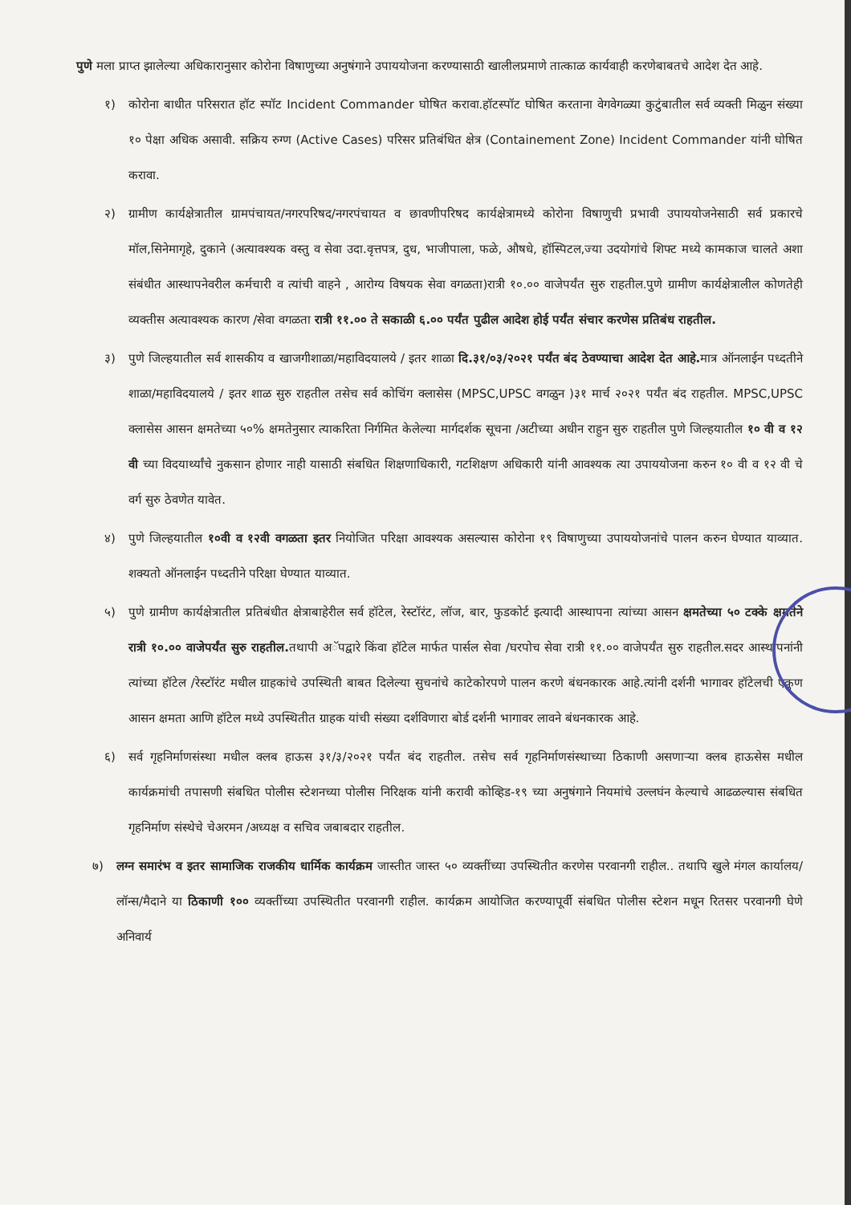पुणे मला प्राप्त झालेल्या अधिकारानुसार कोरोना विषाणुच्या अनुषंगाने उपाययोजना करण्यासाठी खालीलप्रमाणे तात्काळ कार्यवाही करणेबाबतचे आदेश देत आहे.
१) कोरोना बाधीत परिसरात हॉट स्पॉट Incident Commander घोषित करावा.हॉटस्पॉट घोषित करताना वेगवेगळ्या कुटुंबातील सर्व व्यक्ती मिळुन संख्या १० पेक्षा अधिक असावी. सक्रिय रुग्ण (Active Cases) परिसर प्रतिबंधित क्षेत्र (Containement Zone) Incident Commander यांनी घोषित करावा.
२) ग्रामीण कार्यक्षेत्रातील ग्रामपंचायत/नगरपरिषद/नगरपंचायत व छावणीपरिषद कार्यक्षेत्रामध्ये कोरोना विषाणुची प्रभावी उपाययोजनेसाठी सर्व प्रकारचे मॉल,सिनेमागृहे, दुकाने (अत्यावश्यक वस्तु व सेवा उदा.वृत्तपत्र, दुध, भाजीपाला, फळे, औषधे, हॉस्पिटल,ज्या उदयोगांचे शिफ्ट मध्ये कामकाज चालते अशा संबंधीत आस्थापनेवरील कर्मचारी व त्यांची वाहने , आरोग्य विषयक सेवा वगळता)रात्री १०.०० वाजेपर्यंत सुरु राहतील.पुणे ग्रामीण कार्यक्षेत्रालील कोणतेही व्यक्तीस अत्यावश्यक कारण /सेवा वगळता रात्री ११.०० ते सकाळी ६.०० पर्यंत पुढील आदेश होई पर्यंत संचार करणेस प्रतिबंध राहतील.
३) पुणे जिल्हयातील सर्व शासकीय व खाजगीशाळा/महाविदयालये / इतर शाळा दि.३१/०३/२०२१ पर्यंत बंद ठेवण्याचा आदेश देत आहे. मात्र ऑनलाईन पध्दतीने शाळा/महाविदयालये / इतर शाळ सुरु राहतील तसेच सर्व कोचिंग क्लासेस (MPSC,UPSC वगळुन )३१ मार्च २०२१ पर्यंत बंद राहतील. MPSC,UPSC क्लासेस आसन क्षमतेच्या ५०% क्षमतेनुसार त्याकरिता निर्गमित केलेल्या मार्गदर्शक सूचना /अटीच्या अधीन राहुन सुरु राहतील पुणे जिल्हयातील १० वी व १२ वी च्या विदयार्थ्यांचे नुकसान होणार नाही यासाठी संबधित शिक्षणाधिकारी, गटशिक्षण अधिकारी यांनी आवश्यक त्या उपाययोजना करुन १० वी व १२ वी चे वर्ग सुरु ठेवणेत यावेत.
४) पुणे जिल्हयातील १०वी व १२वी वगळता इतर नियोजित परिक्षा आवश्यक असल्यास कोरोना १९ विषाणुच्या उपाययोजनांचे पालन करुन घेण्यात याव्यात. शक्यतो ऑनलाईन पध्दतीने परिक्षा घेण्यात याव्यात.
५) पुणे ग्रामीण कार्यक्षेत्रातील प्रतिबंधीत क्षेत्राबाहेरील सर्व हॉटेल, रेस्टॉरंट, लॉज, बार, फुडकोर्ट इत्यादी आस्थापना त्यांच्या आसन क्षमतेच्या ५० टक्के क्षमतेने रात्री १०.०० वाजेपर्यंत सुरु राहतील. तथापी अॅपद्वारे किंवा हॉटेल मार्फत पार्सल सेवा /घरपोच सेवा रात्री ११.०० वाजेपर्यंत सुरु राहतील.सदर आस्थापनांनी त्यांच्या हॉटेल /रेस्टॉरंट मधील ग्राहकांचे उपस्थिती बाबत दिलेल्या सुचनांचे काटेकोरपणे पालन करणे बंधनकारक आहे.त्यांनी दर्शनी भागावर हॉटेलची एकुण आसन क्षमता आणि हॉटेल मध्ये उपस्थितीत ग्राहक यांची संख्या दर्शविणारा बोर्ड दर्शनी भागावर लावने बंधनकारक आहे.
६) सर्व गृहनिर्माणसंस्था मधील क्लब हाऊस ३१/३/२०२१ पर्यंत बंद राहतील. तसेच सर्व गृहनिर्माणसंस्थाच्या ठिकाणी असणाऱ्या क्लब हाऊसेस मधील कार्यक्रमांची तपासणी संबधित पोलीस स्टेशनच्या पोलीस निरिक्षक यांनी करावी कोव्हिड-१९ च्या अनुषंगाने नियमांचे उल्लघंन केल्याचे आढळल्यास संबधित गृहनिर्माण संस्थेचे चेअरमन /अध्यक्ष व सचिव जबाबदार राहतील.
७) लग्न समारंभ व इतर सामाजिक राजकीय धार्मिक कार्यक्रम जास्तीत जास्त ५० व्यक्तींच्या उपस्थितीत करणेस परवानगी राहील.. तथापि खुले मंगल कार्यालय/लॉन्स/मैदाने या ठिकाणी १०० व्यक्तींच्या उपस्थितीत परवानगी राहील. कार्यक्रम आयोजित करण्यापूर्वी संबधित पोलीस स्टेशन मधून रितसर परवानगी घेणे अनिवार्य